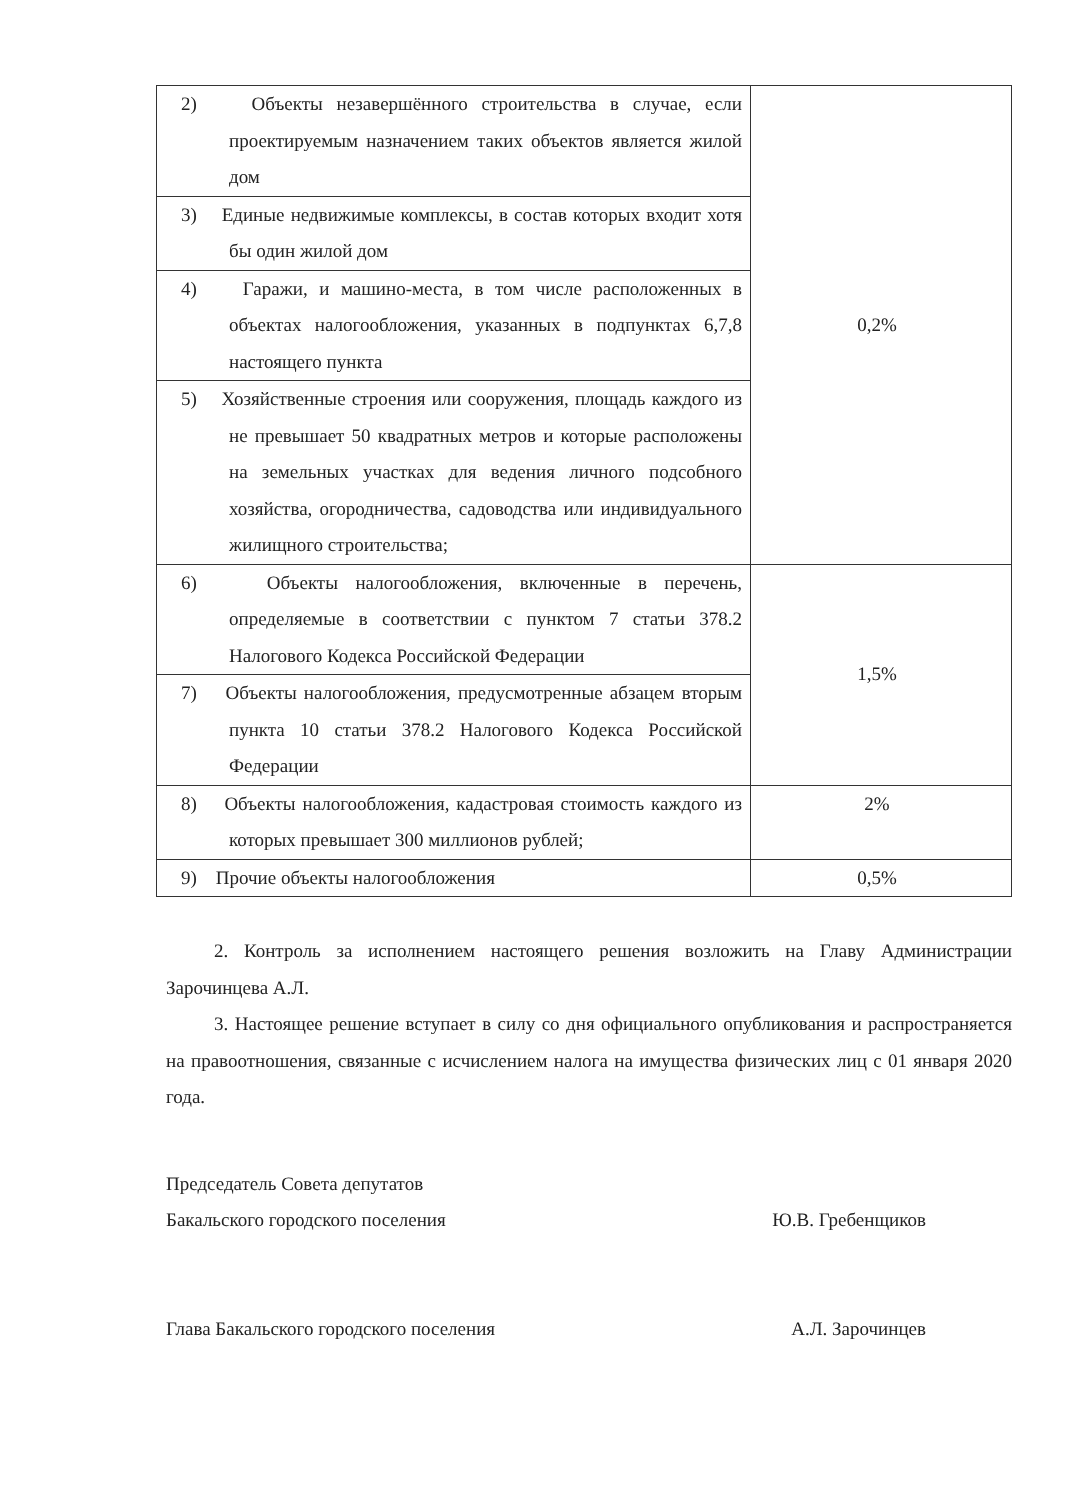| 2) Объекты незавершённого строительства в случае, если проектируемым назначением таких объектов является жилой дом | 0,2% |
| 3) Единые недвижимые комплексы, в состав которых входит хотя бы один жилой дом | |
| 4) Гаражи, и машино-места, в том числе расположенных в объектах налогообложения, указанных в подпунктах 6,7,8 настоящего пункта | |
| 5) Хозяйственные строения или сооружения, площадь каждого из не превышает 50 квадратных метров и которые расположены на земельных участках для ведения личного подсобного хозяйства, огородничества, садоводства или индивидуального жилищного строительства; | |
| 6) Объекты налогообложения, включенные в перечень, определяемые в соответствии с пунктом 7 статьи 378.2 Налогового Кодекса Российской Федерации | 1,5% |
| 7) Объекты налогообложения, предусмотренные абзацем вторым пункта 10 статьи 378.2 Налогового Кодекса Российской Федерации | |
| 8) Объекты налогообложения, кадастровая стоимость каждого из которых превышает 300 миллионов рублей; | 2% |
| 9) Прочие объекты налогообложения | 0,5% |
2. Контроль за исполнением настоящего решения возложить на Главу Администрации Зарочинцева А.Л.
3. Настоящее решение вступает в силу со дня официального опубликования и распространяется на правоотношения, связанные с исчислением налога на имущества физических лиц с 01 января 2020 года.
Председатель Совета депутатов
Бакальского городского поселения
Ю.В. Гребенщиков
Глава Бакальского городского поселения А.Л. Зарочинцев